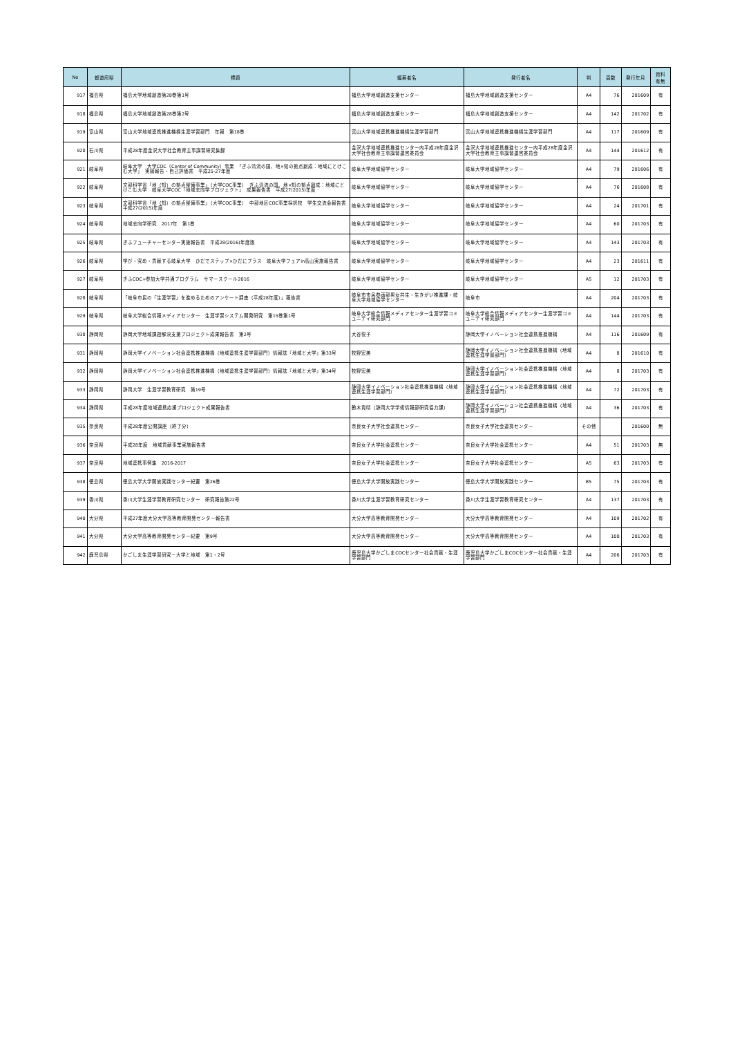| No | 都道府県 | 標題 | 編著者名 | 発行者名 | 判 | 頁数 | 発行年月 | 資料 有無 |
| --- | --- | --- | --- | --- | --- | --- | --- | --- |
| 917 | 福島県 | 福島大学地域創造第28巻第1号 | 福島大学地域創造支援センター | 福島大学地域創造支援センター | A4 | 76 | 201609 | 有 |
| 918 | 福島県 | 福島大学地域創造第28巻第2号 | 福島大学地域創造支援センター | 福島大学地域創造支援センター | A4 | 142 | 201702 | 有 |
| 919 | 富山県 | 富山大学地域連携推進機構生涯学習部門 年報 第18巻 | 富山大学地域連携推進機構生涯学習部門 | 富山大学地域連携推進機構生涯学習部門 | A4 | 117 | 201609 | 有 |
| 920 | 石川県 | 平成28年度金沢大学社会教育主事講習研究集録 | 金沢大学地域連携推進センター内平成28年度金沢大学社会教育主事講習運営委員会 | 金沢大学地域連携推進センター内平成28年度金沢大学社会教育主事講習運営委員会 | A4 | 144 | 201612 | 有 |
| 921 | 岐阜県 | 岐阜大学 大学COC（Center of Community）事業 「ぎふ清流の国、地×知の拠点創成：地域にとけこむ大学」 実績報告・自己評価書 平成25-27年度 | 岐阜大学地域協学センター | 岐阜大学地域協学センター | A4 | 79 | 201606 | 有 |
| 922 | 岐阜県 | 文部科学省「地（知）の拠点整備事業」（大学COC事業） ぎふ清流の国、地×知の拠点創成：地域にとけこむ大学 岐阜大学COC「地域志向学プロジェクト」 成果報告書 平成27(2015)年度 | 岐阜大学地域協学センター | 岐阜大学地域協学センター | A4 | 76 | 201608 | 有 |
| 923 | 岐阜県 | 文部科学省「地（知）の拠点整備事業」（大学COC事業） 中部地区COC事業採択校 学生交流会報告書 平成27(2015)年度 | 岐阜大学地域協学センター | 岐阜大学地域協学センター | A4 | 24 | 201701 | 有 |
| 924 | 岐阜県 | 地域志向学研究 2017年 第1巻 | 岐阜大学地域協学センター | 岐阜大学地域協学センター | A4 | 60 | 201703 | 有 |
| 925 | 岐阜県 | ぎふフューチャーセンター実施報告書 平成28(2016)年度版 | 岐阜大学地域協学センター | 岐阜大学地域協学センター | A4 | 143 | 201703 | 有 |
| 926 | 岐阜県 | 学び・究め・貢献する岐阜大学 ひだでステップ×ひだにプラス 岐阜大学フェアin高山実施報告書 | 岐阜大学地域協学センター | 岐阜大学地域協学センター | A4 | 23 | 201611 | 有 |
| 927 | 岐阜県 | ぎふCOC+参加大学共通プログラム サマースクール2016 | 岐阜大学地域協学センター | 岐阜大学地域協学センター | A5 | 12 | 201703 | 有 |
| 928 | 岐阜県 | 「岐阜市民の『生涯学習』を進めるためのアンケート調査（平成28年度）」報告書 | 岐阜市市民参画部男女共生・生きがい推進課・岐阜大学地域協学センター | 岐阜市 | A4 | 204 | 201703 | 有 |
| 929 | 岐阜県 | 岐阜大学総合情報メディアセンター 生涯学習システム開発研究 第15巻第1号 | 岐阜大学総合情報メディアセンター生涯学習コミュニティ研究部門 | 岐阜大学総合情報メディアセンター生涯学習コミュニティ研究部門 | A4 | 144 | 201703 | 有 |
| 930 | 静岡県 | 静岡大学地域課題解決支援プロジェクト成果報告書 第2号 | 大谷悦子 | 静岡大学イノベーション社会連携推進機構 | A4 | 116 | 201609 | 有 |
| 931 | 静岡県 | 静岡大学イノベーション社会連携推進機構（地域連携生涯学習部門）情報誌『地域と大学』第33号 | 牧野宏美 | 静岡大学イノベーション社会連携推進機構（地域連携生涯学習部門） | A4 | 8 | 201610 | 有 |
| 932 | 静岡県 | 静岡大学イノベーション社会連携推進機構（地域連携生涯学習部門）情報誌『地域と大学』第34号 | 牧野宏美 | 静岡大学イノベーション社会連携推進機構（地域連携生涯学習部門） | A4 | 8 | 201703 | 有 |
| 933 | 静岡県 | 静岡大学 生涯学習教育研究 第19号 | 静岡大学イノベーション社会連携推進機構（地域連携生涯学習部門） | 静岡大学イノベーション社会連携推進機構（地域連携生涯学習部門） | A4 | 72 | 201703 | 有 |
| 934 | 静岡県 | 平成28年度地域連携応援プロジェクト成果報告書 | 鈴木貴晴（静岡大学学術情報部研究協力課） | 静岡大学イノベーション社会連携推進機構（地域連携生涯学習部門） | A4 | 36 | 201703 | 有 |
| 935 | 奈良県 | 平成28年度公開講座（終了分） | 奈良女子大学社会連携センター | 奈良女子大学社会連携センター | その他 | | 201600 | 無 |
| 936 | 奈良県 | 平成28年度 地域貢献事業実施報告書 | 奈良女子大学社会連携センター | 奈良女子大学社会連携センター | A4 | 51 | 201703 | 無 |
| 937 | 奈良県 | 地域連携事例集 2016-2017 | 奈良女子大学社会連携センター | 奈良女子大学社会連携センター | A5 | 63 | 201703 | 有 |
| 938 | 徳島県 | 徳島大学大学開放実践センター紀要 第26巻 | 徳島大学大学開放実践センター | 徳島大学大学開放実践センター | B5 | 75 | 201703 | 有 |
| 939 | 香川県 | 香川大学生涯学習教育研究センター 研究報告第22号 | 香川大学生涯学習教育研究センター | 香川大学生涯学習教育研究センター | A4 | 137 | 201703 | 有 |
| 940 | 大分県 | 平成27年度大分大学高等教育開発センター報告書 | 大分大学高等教育開発センター | 大分大学高等教育開発センター | A4 | 109 | 201702 | 有 |
| 941 | 大分県 | 大分大学高等教育開発センター紀要 第9号 | 大分大学高等教育開発センター | 大分大学高等教育開発センター | A4 | 100 | 201703 | 有 |
| 942 | 鹿児島県 | かごしま生涯学習研究－大学と地域 第1・2号 | 鹿児島大学かごしまCOCセンター社会貢献・生涯学習部門 | 鹿児島大学かごしまCOCセンター社会貢献・生涯学習部門 | A4 | 206 | 201703 | 有 |